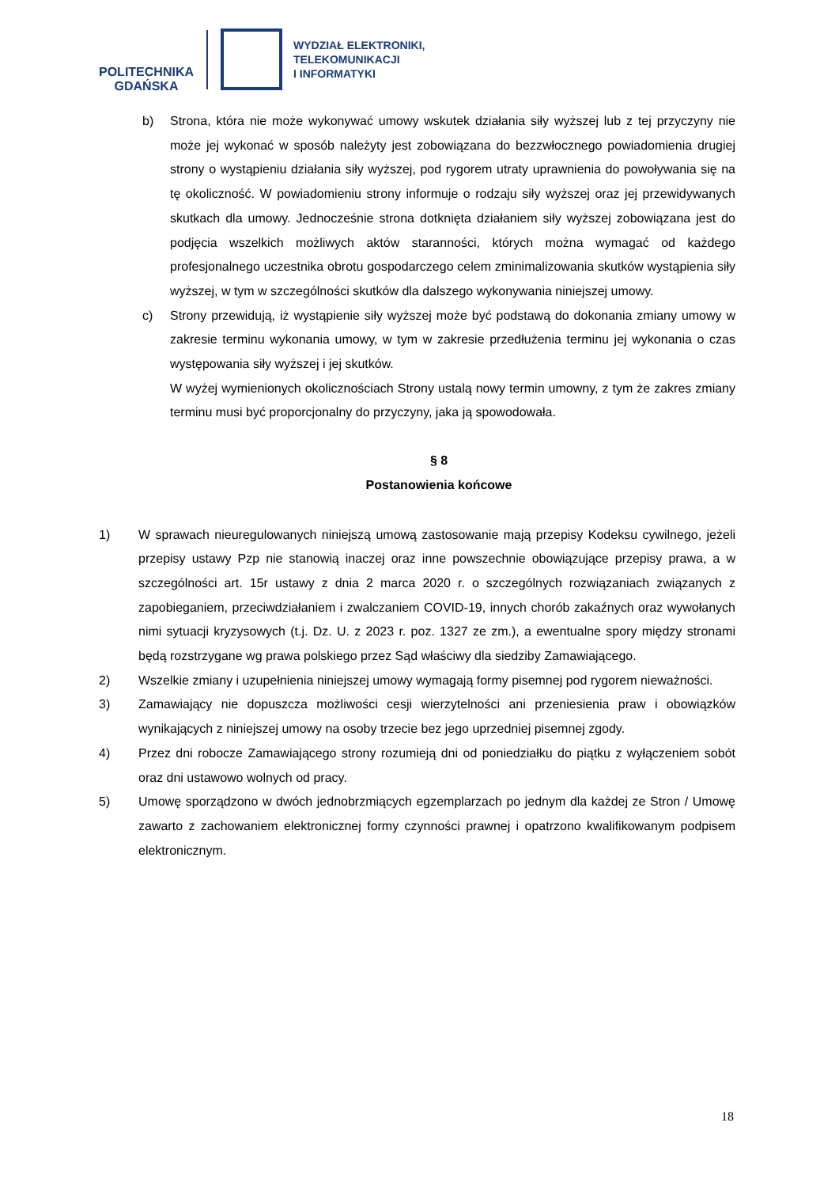POLITECHNIKA
GDAŃSKA
WYDZIAŁ ELEKTRONIKI,
TELEKOMUNIKACJI
I INFORMATYKI
b) Strona, która nie może wykonywać umowy wskutek działania siły wyższej lub z tej przyczyny nie może jej wykonać w sposób należyty jest zobowiązana do bezzwłocznego powiadomienia drugiej strony o wystąpieniu działania siły wyższej, pod rygorem utraty uprawnienia do powoływania się na tę okoliczność. W powiadomieniu strony informuje o rodzaju siły wyższej oraz jej przewidywanych skutkach dla umowy. Jednocześnie strona dotknięta działaniem siły wyższej zobowiązana jest do podjęcia wszelkich możliwych aktów staranności, których można wymagać od każdego profesjonalnego uczestnika obrotu gospodarczego celem zminimalizowania skutków wystąpienia siły wyższej, w tym w szczególności skutków dla dalszego wykonywania niniejszej umowy.
c) Strony przewidują, iż wystąpienie siły wyższej może być podstawą do dokonania zmiany umowy w zakresie terminu wykonania umowy, w tym w zakresie przedłużenia terminu jej wykonania o czas występowania siły wyższej i jej skutków.
W wyżej wymienionych okolicznościach Strony ustalą nowy termin umowny, z tym że zakres zmiany terminu musi być proporcjonalny do przyczyny, jaka ją spowodowała.
§ 8
Postanowienia końcowe
1) W sprawach nieuregulowanych niniejszą umową zastosowanie mają przepisy Kodeksu cywilnego, jeżeli przepisy ustawy Pzp nie stanowią inaczej oraz inne powszechnie obowiązujące przepisy prawa, a w szczególności art. 15r ustawy z dnia 2 marca 2020 r. o szczególnych rozwiązaniach związanych z zapobieganiem, przeciwdziałaniem i zwalczaniem COVID-19, innych chorób zakaźnych oraz wywołanych nimi sytuacji kryzysowych (t.j. Dz. U. z 2023 r. poz. 1327 ze zm.), a ewentualne spory między stronami będą rozstrzygane wg prawa polskiego przez Sąd właściwy dla siedziby Zamawiającego.
2) Wszelkie zmiany i uzupełnienia niniejszej umowy wymagają formy pisemnej pod rygorem nieważności.
3) Zamawiający nie dopuszcza możliwości cesji wierzytelności ani przeniesienia praw i obowiązków wynikających z niniejszej umowy na osoby trzecie bez jego uprzedniej pisemnej zgody.
4) Przez dni robocze Zamawiającego strony rozumieją dni od poniedziałku do piątku z wyłączeniem sobót oraz dni ustawowo wolnych od pracy.
5) Umowę sporządzono w dwóch jednobrzmiących egzemplarzach po jednym dla każdej ze Stron / Umowę zawarto z zachowaniem elektronicznej formy czynności prawnej i opatrzono kwalifikowanym podpisem elektronicznym.
18